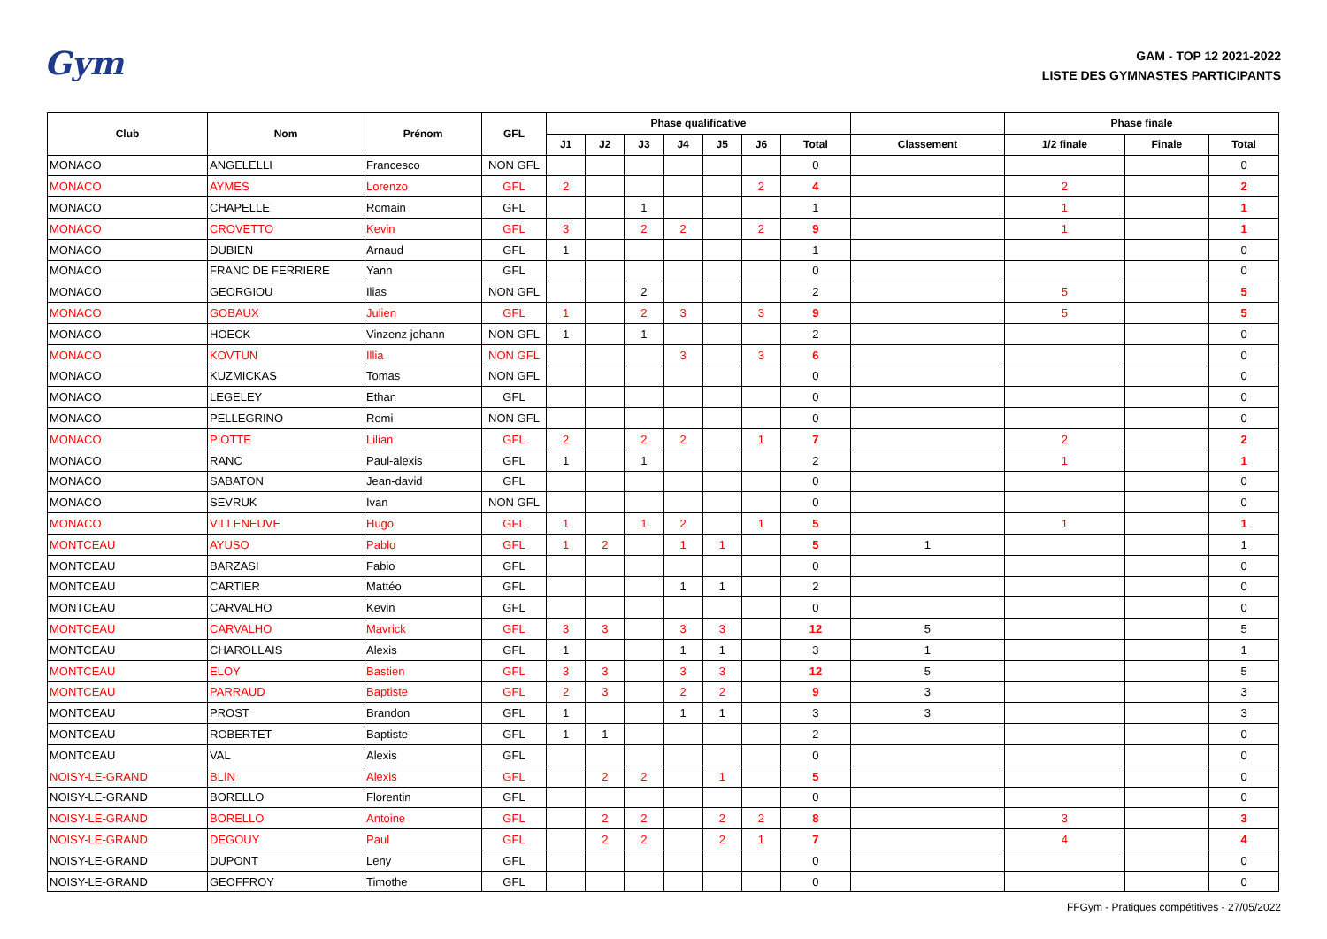Gym
GAM - TOP 12 2021-2022
LISTE DES GYMNASTES PARTICIPANTS
| Club | Nom | Prénom | GFL | Phase qualificative | | | | | | | | Phase finale | | |
| --- | --- | --- | --- | --- | --- | --- | --- | --- | --- | --- | --- | --- | --- | --- |
| | | | | J1 | J2 | J3 | J4 | J5 | J6 | Total | Classement | 1/2 finale | Finale | Total |
| MONACO | ANGELELLI | Francesco | NON GFL | | | | | | | 0 | | | | 0 |
| MONACO | AYMES | Lorenzo | GFL | 2 | | | | | 2 | 4 | | 2 | | 2 |
| MONACO | CHAPELLE | Romain | GFL | | | 1 | | | | 1 | | 1 | | 1 |
| MONACO | CROVETTO | Kevin | GFL | 3 | | 2 | 2 | | 2 | 9 | | 1 | | 1 |
| MONACO | DUBIEN | Arnaud | GFL | 1 | | | | | | 1 | | | | 0 |
| MONACO | FRANC DE FERRIERE | Yann | GFL | | | | | | | 0 | | | | 0 |
| MONACO | GEORGIOU | Ilias | NON GFL | | | 2 | | | | 2 | | 5 | | 5 |
| MONACO | GOBAUX | Julien | GFL | 1 | | 2 | 3 | | 3 | 9 | | 5 | | 5 |
| MONACO | HOECK | Vinzenz johann | NON GFL | 1 | | 1 | | | | 2 | | | | 0 |
| MONACO | KOVTUN | Illia | NON GFL | | | | 3 | | 3 | 6 | | | | 0 |
| MONACO | KUZMICKAS | Tomas | NON GFL | | | | | | | 0 | | | | 0 |
| MONACO | LEGELEY | Ethan | GFL | | | | | | | 0 | | | | 0 |
| MONACO | PELLEGRINO | Remi | NON GFL | | | | | | | 0 | | | | 0 |
| MONACO | PIOTTE | Lilian | GFL | 2 | | 2 | 2 | | 1 | 7 | | 2 | | 2 |
| MONACO | RANC | Paul-alexis | GFL | 1 | | 1 | | | | 2 | | 1 | | 1 |
| MONACO | SABATON | Jean-david | GFL | | | | | | | 0 | | | | 0 |
| MONACO | SEVRUK | Ivan | NON GFL | | | | | | | 0 | | | | 0 |
| MONACO | VILLENEUVE | Hugo | GFL | 1 | | 1 | 2 | | 1 | 5 | | 1 | | 1 |
| MONTCEAU | AYUSO | Pablo | GFL | 1 | 2 | | 1 | 1 | | 5 | 1 | | | 1 |
| MONTCEAU | BARZASI | Fabio | GFL | | | | | | | 0 | | | | 0 |
| MONTCEAU | CARTIER | Mattéo | GFL | | | | 1 | 1 | | 2 | | | | 0 |
| MONTCEAU | CARVALHO | Kevin | GFL | | | | | | | 0 | | | | 0 |
| MONTCEAU | CARVALHO | Mavrick | GFL | 3 | 3 | | 3 | 3 | | 12 | 5 | | | 5 |
| MONTCEAU | CHAROLLAIS | Alexis | GFL | 1 | | | 1 | 1 | | 3 | 1 | | | 1 |
| MONTCEAU | ELOY | Bastien | GFL | 3 | 3 | | 3 | 3 | | 12 | 5 | | | 5 |
| MONTCEAU | PARRAUD | Baptiste | GFL | 2 | 3 | | 2 | 2 | | 9 | 3 | | | 3 |
| MONTCEAU | PROST | Brandon | GFL | 1 | | | 1 | 1 | | 3 | 3 | | | 3 |
| MONTCEAU | ROBERTET | Baptiste | GFL | 1 | 1 | | | | | 2 | | | | 0 |
| MONTCEAU | VAL | Alexis | GFL | | | | | | | 0 | | | | 0 |
| NOISY-LE-GRAND | BLIN | Alexis | GFL | | 2 | 2 | | 1 | | 5 | | | | 0 |
| NOISY-LE-GRAND | BORELLO | Florentin | GFL | | | | | | | 0 | | | | 0 |
| NOISY-LE-GRAND | BORELLO | Antoine | GFL | | 2 | 2 | | 2 | 2 | 8 | | 3 | | 3 |
| NOISY-LE-GRAND | DEGOUY | Paul | GFL | | 2 | 2 | | 2 | 1 | 7 | | 4 | | 4 |
| NOISY-LE-GRAND | DUPONT | Leny | GFL | | | | | | | 0 | | | | 0 |
| NOISY-LE-GRAND | GEOFFROY | Timothe | GFL | | | | | | | 0 | | | | 0 |
FFGym - Pratiques compétitives - 27/05/2022